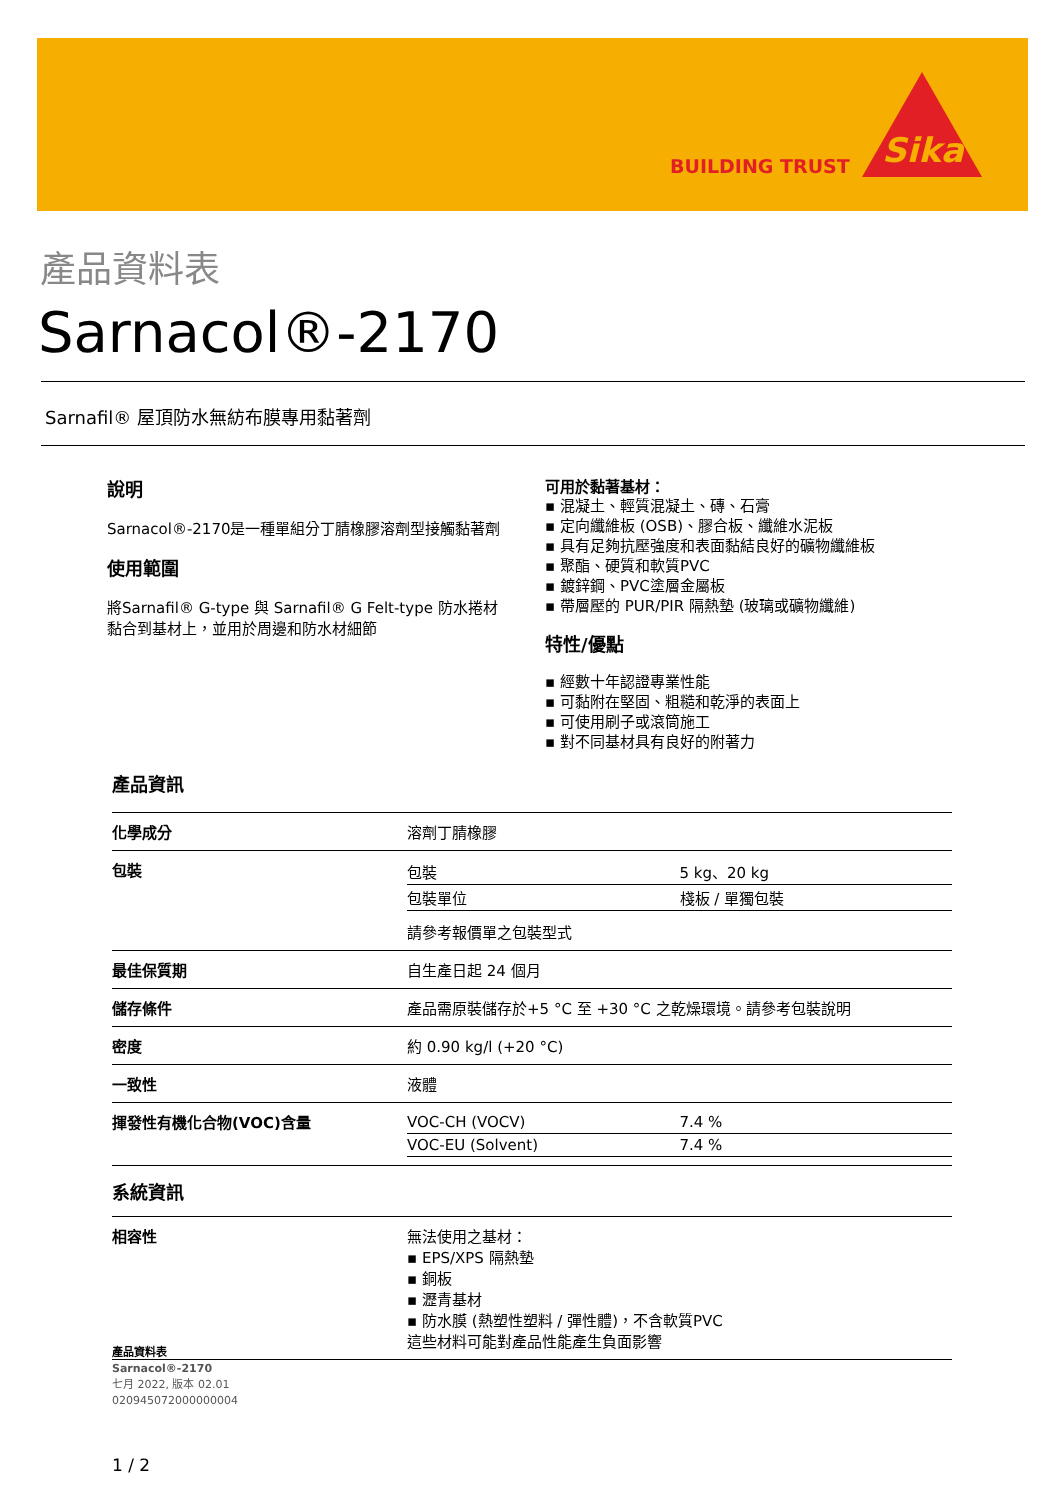BUILDING TRUST
Sika
產品資料表
Sarnacol®-2170
Sarnafil® 屋頂防水無紡布膜專用黏著劑
說明
Sarnacol®-2170是一種單組分丁腈橡膠溶劑型接觸黏著劑
使用範圍
將Sarnafil® G-type 與 Sarnafil® G Felt-type 防水捲材黏合到基材上，並用於周邊和防水材細節
可用於黏著基材：
▪ 混凝土、輕質混凝土、磚、石膏
▪ 定向纖維板 (OSB)、膠合板、纖維水泥板
▪ 具有足夠抗壓強度和表面黏結良好的礦物纖維板
▪ 聚酯、硬質和軟質PVC
▪ 鍍鋅鋼、PVC塗層金屬板
▪ 帶層壓的 PUR/PIR 隔熱墊 (玻璃或礦物纖維)
特性/優點
▪ 經數十年認證專業性能
▪ 可黏附在堅固、粗糙和乾淨的表面上
▪ 可使用刷子或滾筒施工
▪ 對不同基材具有良好的附著力
產品資訊
| 化學成分 | 溶劑丁腈橡膠 |
| 包裝 | / 包裝 / 5 kg、20 kg / / 包裝單位 / 棧板 / 單獨包裝 / 請參考報價單之包裝型式 |
| 最佳保質期 | 自生產日起 24 個月 |
| 儲存條件 | 產品需原裝儲存於+5 °C 至 +30 °C 之乾燥環境。請參考包裝說明 |
| 密度 | 約 0.90 kg/l (+20 °C) |
| 一致性 | 液體 |
| 揮發性有機化合物(VOC)含量 | / VOC-CH (VOCV) / 7.4 % / / VOC-EU (Solvent) / 7.4 % / |
| 系統資訊 | |
| 相容性 | 無法使用之基材： ▪ EPS/XPS 隔熱墊 ▪ 銅板 ▪ 瀝青基材 ▪ 防水膜 (熱塑性塑料 / 彈性體)，不含軟質PVC 這些材料可能對產品性能產生負面影響 |
產品資料表
Sarnacol®-2170
七月 2022, 版本 02.01
020945072000000004
1 / 2